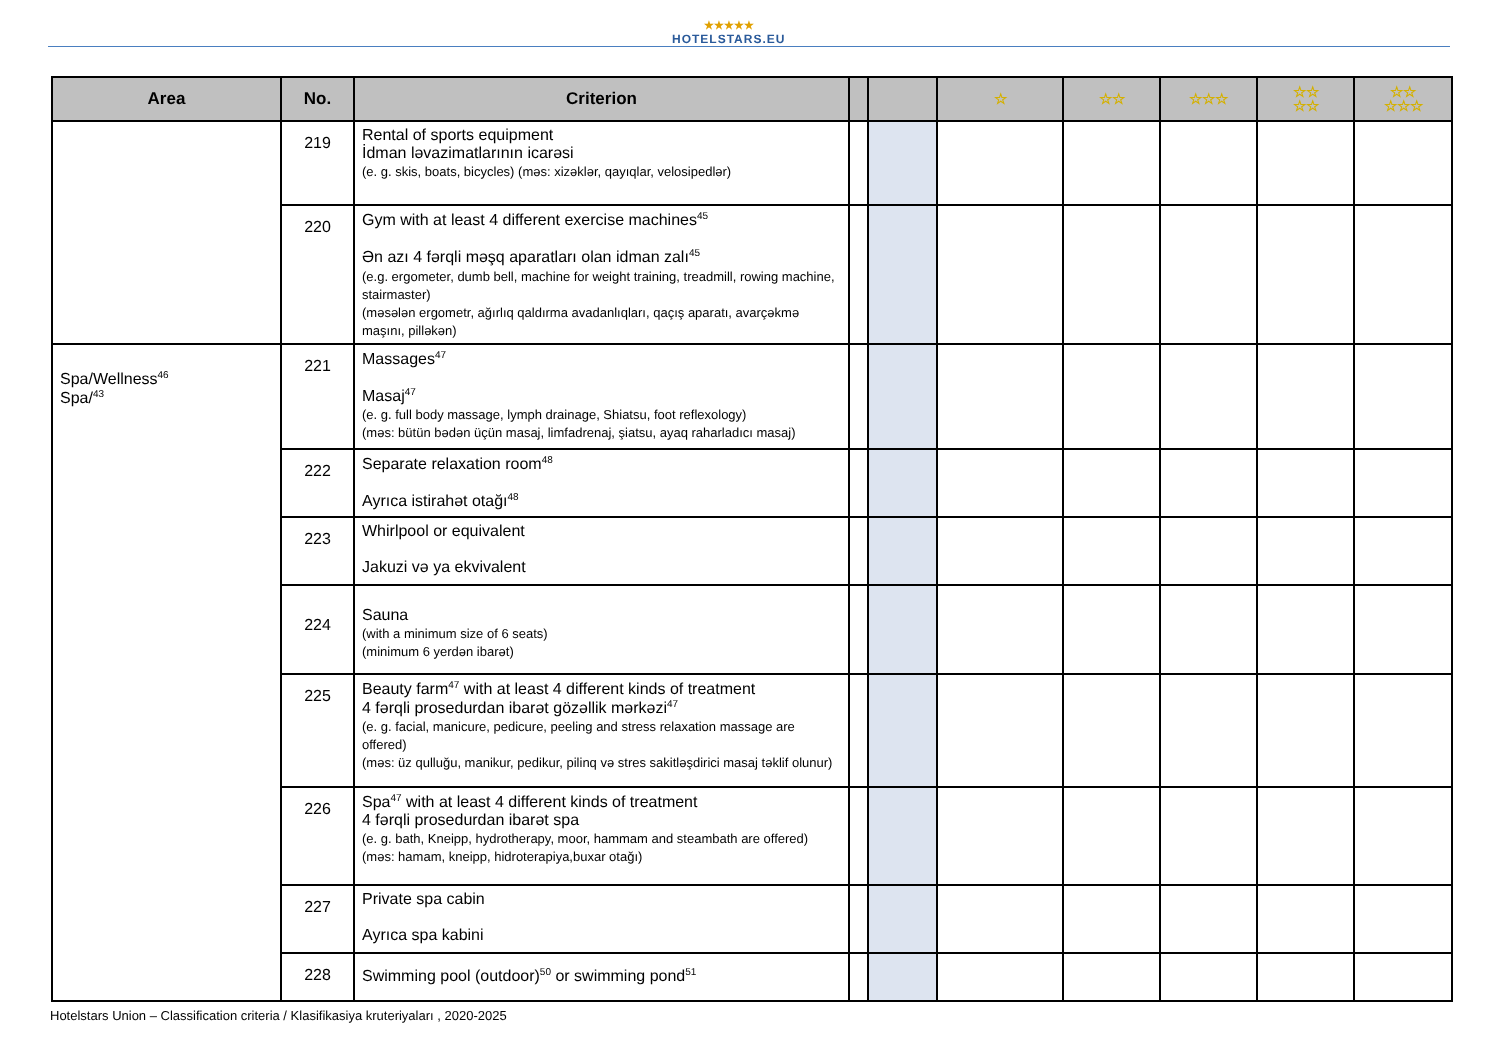★★★★★
HOTELSTARS.EU
| Area | No. | Criterion | | | ☆ | ☆☆ | ☆☆☆ | ☆☆ ☆☆ | ☆☆ ☆☆☆ |
| --- | --- | --- | --- | --- | --- | --- | --- | --- | --- |
| | 219 | Rental of sports equipment İdman ləvazimatlarının icarəsi (e. g. skis, boats, bicycles) (məs: xizəklər, qayıqlar, velosipedlər) | | | | | | | |
| | 220 | Gym with at least 4 different exercise machines<sup>45</sup> Ən azı 4 fərqli məşq aparatları olan idman zalı<sup>45</sup> (e.g. ergometer, dumb bell, machine for weight training, treadmill, rowing machine, stairmaster) (məsələn ergometr, ağırlıq qaldırma avadanlıqları, qaçış aparatı, avarçəkmə maşını, pilləkən) | | | | | | | |
| Spa/Wellness<sup>46</sup> Spa/<sup>43</sup> | 221 | Massages<sup>47</sup> Masaj<sup>47</sup> (e. g. full body massage, lymph drainage, Shiatsu, foot reflexology) (məs: bütün bədən üçün masaj, limfadrenaj, şiatsu, ayaq raharladıcı masaj) | | | | | | | |
| | 222 | Separate relaxation room<sup>48</sup> Ayrıca istirahət otağı<sup>48</sup> | | | | | | | |
| | 223 | Whirlpool or equivalent Jakuzi və ya ekvivalent | | | | | | | |
| | 224 | Sauna (with a minimum size of 6 seats) (minimum 6 yerdən ibarət) | | | | | | | |
| | 225 | Beauty farm<sup>47</sup> with at least 4 different kinds of treatment 4 fərqli prosedurdan ibarət gözəllik mərkəzi<sup>47</sup> (e. g. facial, manicure, pedicure, peeling and stress relaxation massage are offered) (məs: üz qulluğu, manikur, pedikur, pilinq və stres sakitləşdirici masaj təklif olunur) | | | | | | | |
| | 226 | Spa<sup>47</sup> with at least 4 different kinds of treatment 4 fərqli prosedurdan ibarət spa (e. g. bath, Kneipp, hydrotherapy, moor, hammam and steambath are offered) (məs: hamam, kneipp, hidroterapiya,buxar otağı) | | | | | | | |
| | 227 | Private spa cabin Ayrıca spa kabini | | | | | | | |
| | 228 | Swimming pool (outdoor)<sup>50</sup> or swimming pond<sup>51</sup> | | | | | | | |
Hotelstars Union – Classification criteria / Klasifikasiya kruteriyaları , 2020-2025